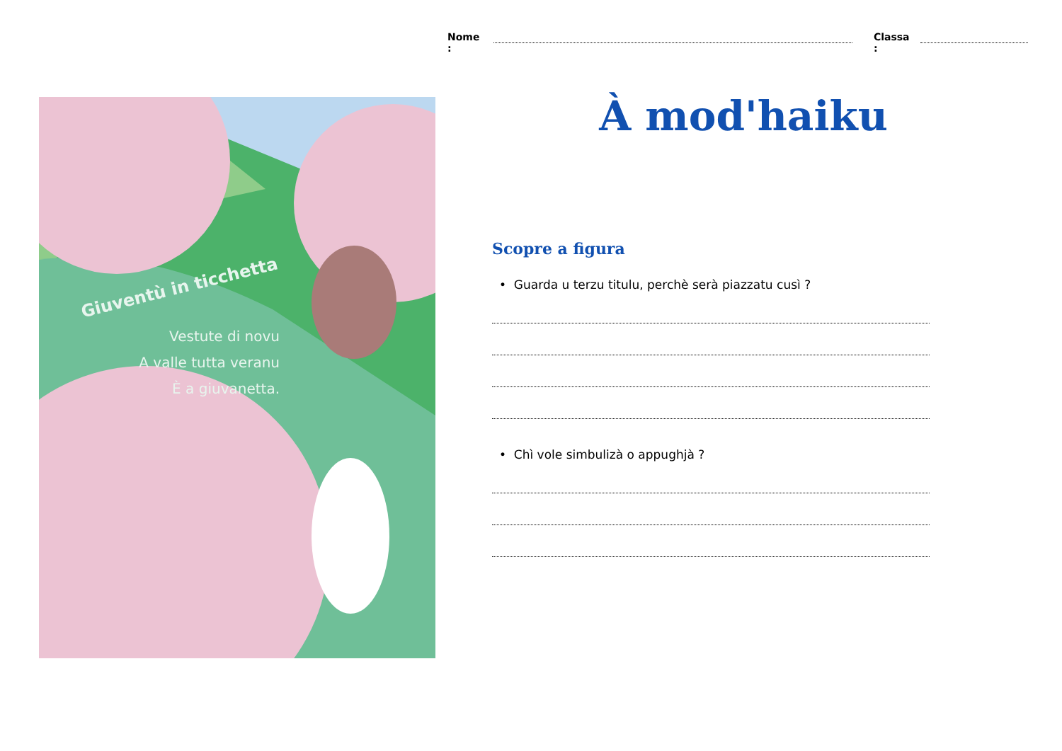Nome : Classa :
Giuventù in ticchetta
Vestute di novu
A valle tutta veranu
È a giuvanetta.
À mod'haiku
Scopre a figura
• Guarda u terzu titulu, perchè serà piazzatu cusì ?
• Chì vole simbulizà o appughjà ?